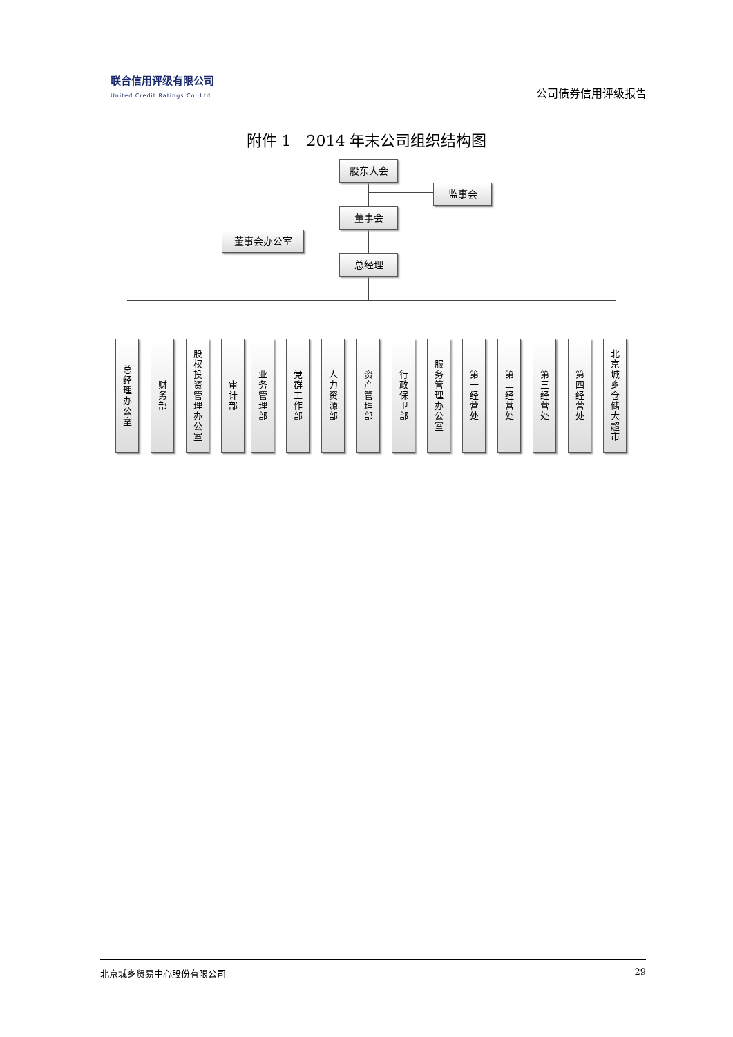联合信用评级有限公司
United Credit Ratings Co.,Ltd.
公司债券信用评级报告
附件 1　2014 年末公司组织结构图
股东大会
监事会
董事会
董事会办公室
总经理
总经理办公室
财务部
股权投资管理办公室
审计部
业务管理部
党群工作部
人力资源部
资产管理部
行政保卫部
服务管理办公室
第一经营处
第二经营处
第三经营处
第四经营处
北京城乡仓储大超市
北京城乡贸易中心股份有限公司 29